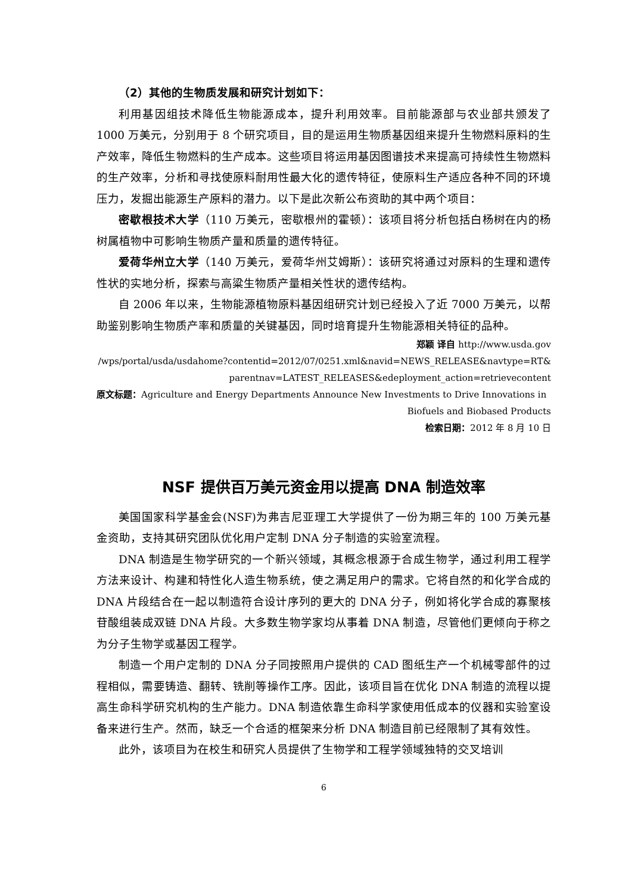（2）其他的生物质发展和研究计划如下：
利用基因组技术降低生物能源成本，提升利用效率。目前能源部与农业部共颁发了 1000 万美元，分别用于 8 个研究项目，目的是运用生物质基因组来提升生物燃料原料的生产效率，降低生物燃料的生产成本。这些项目将运用基因图谱技术来提高可持续性生物燃料的生产效率，分析和寻找使原料耐用性最大化的遗传特征，使原料生产适应各种不同的环境压力，发掘出能源生产原料的潜力。以下是此次新公布资助的其中两个项目：
密歇根技术大学（110 万美元，密歇根州的霍顿）：该项目将分析包括白杨树在内的杨树属植物中可影响生物质产量和质量的遗传特征。
爱荷华州立大学（140 万美元，爱荷华州艾姆斯）：该研究将通过对原料的生理和遗传性状的实地分析，探索与高粱生物质产量相关性状的遗传结构。
自 2006 年以来，生物能源植物原料基因组研究计划已经投入了近 7000 万美元，以帮助鉴别影响生物质产率和质量的关键基因，同时培育提升生物能源相关特征的品种。
郑颖 译自 http://www.usda.gov
/wps/portal/usda/usdahome?contentid=2012/07/0251.xml&navid=NEWS_RELEASE&navtype=RT&
parentnav=LATEST_RELEASES&edeployment_action=retrievecontent
原文标题：Agriculture and Energy Departments Announce New Investments to Drive Innovations in
Biofuels and Biobased Products
检索日期：2012 年 8 月 10 日
NSF 提供百万美元资金用以提高 DNA 制造效率
美国国家科学基金会(NSF)为弗吉尼亚理工大学提供了一份为期三年的 100 万美元基金资助，支持其研究团队优化用户定制 DNA 分子制造的实验室流程。
DNA 制造是生物学研究的一个新兴领域，其概念根源于合成生物学，通过利用工程学方法来设计、构建和特性化人造生物系统，使之满足用户的需求。它将自然的和化学合成的 DNA 片段结合在一起以制造符合设计序列的更大的 DNA 分子，例如将化学合成的寡聚核苷酸组装成双链 DNA 片段。大多数生物学家均从事着 DNA 制造，尽管他们更倾向于称之为分子生物学或基因工程学。
制造一个用户定制的 DNA 分子同按照用户提供的 CAD 图纸生产一个机械零部件的过程相似，需要铸造、翻转、铣削等操作工序。因此，该项目旨在优化 DNA 制造的流程以提高生命科学研究机构的生产能力。DNA 制造依靠生命科学家使用低成本的仪器和实验室设备来进行生产。然而，缺乏一个合适的框架来分析 DNA 制造目前已经限制了其有效性。
此外，该项目为在校生和研究人员提供了生物学和工程学领域独特的交叉培训
6